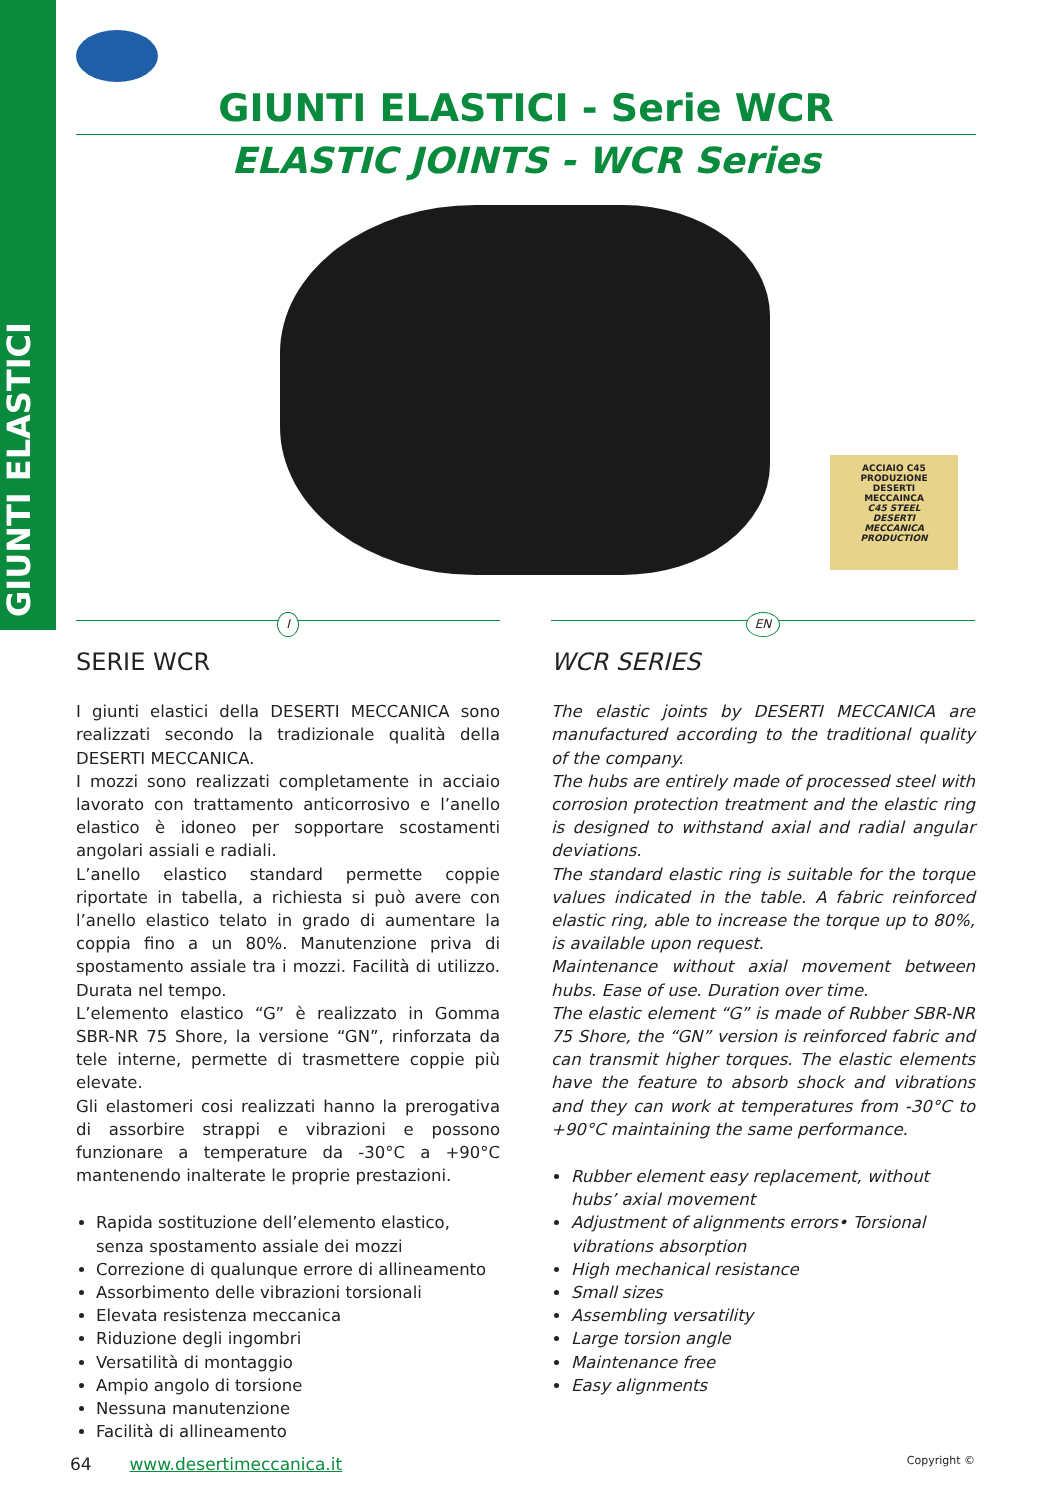GIUNTI ELASTICI
GIUNTI ELASTICI - Serie WCR
ELASTIC JOINTS - WCR Series
ACCIAIO C45
PRODUZIONE
DESERTI
MECCAINCA
C45 STEEL
DESERTI
MECCANICA
PRODUCTION
I
SERIE WCR
I giunti elastici della DESERTI MECCANICA sono realizzati secondo la tradizionale qualità della DESERTI MECCANICA.
I mozzi sono realizzati completamente in acciaio lavorato con trattamento anticorrosivo e l’anello elastico è idoneo per sopportare scostamenti angolari assiali e radiali.
L’anello elastico standard permette coppie riportate in tabella, a richiesta si può avere con l’anello elastico telato in grado di aumentare la coppia fino a un 80%. Manutenzione priva di spostamento assiale tra i mozzi. Facilità di utilizzo. Durata nel tempo.
L’elemento elastico “G” è realizzato in Gomma SBR-NR 75 Shore, la versione “GN”, rinforzata da tele interne, permette di trasmettere coppie più elevate.
Gli elastomeri cosi realizzati hanno la prerogativa di assorbire strappi e vibrazioni e possono funzionare a temperature da -30°C a +90°C mantenendo inalterate le proprie prestazioni.
Rapida sostituzione dell’elemento elastico, senza spostamento assiale dei mozzi
Correzione di qualunque errore di allineamento
Assorbimento delle vibrazioni torsionali
Elevata resistenza meccanica
Riduzione degli ingombri
Versatilità di montaggio
Ampio angolo di torsione
Nessuna manutenzione
Facilità di allineamento
EN
WCR SERIES
The elastic joints by DESERTI MECCANICA are manufactured according to the traditional quality of the company.
The hubs are entirely made of processed steel with corrosion protection treatment and the elastic ring is designed to withstand axial and radial angular deviations.
The standard elastic ring is suitable for the torque values indicated in the table. A fabric reinforced elastic ring, able to increase the torque up to 80%, is available upon request.
Maintenance without axial movement between hubs. Ease of use. Duration over time.
The elastic element “G” is made of Rubber SBR-NR 75 Shore, the “GN” version is reinforced fabric and can transmit higher torques. The elastic elements have the feature to absorb shock and vibrations and they can work at temperatures from -30°C to +90°C maintaining the same performance.
Rubber element easy replacement, without hubs’ axial movement
Adjustment of alignments errors• Torsional vibrations absorption
High mechanical resistance
Small sizes
Assembling versatility
Large torsion angle
Maintenance free
Easy alignments
64 www.desertimeccanica.it Copyright ©